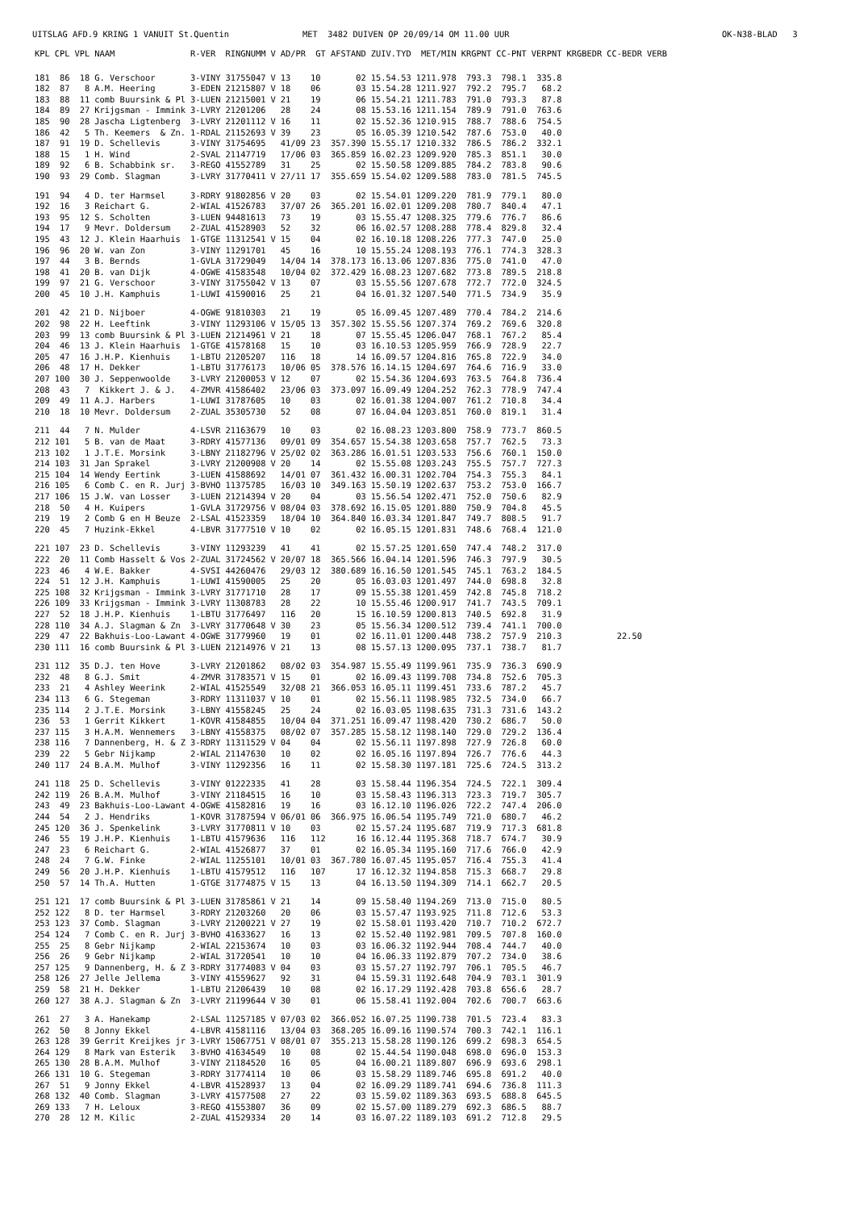UITSLAG AFD.9 KRING 1 VANUIT St.Quentin MET 3482 DUIVEN OP 20/09/14 OM 11.00 UUR OK-N38-BLAD 3
| KPL | CPL | VPL | NAAM | R-VER | RINGNUMM | V | AD/PR | GT | AFSTAND | ZUIV.TYD | MET/MIN | KRGPNT | CC-PNT | VERPNT | KRGBEDR | CC-BEDR | VERB |
| --- | --- | --- | --- | --- | --- | --- | --- | --- | --- | --- | --- | --- | --- | --- | --- | --- | --- |
| 181 | 86 | 18 | G. Verschoor | 3-VINY | 31755047 | V | 13 | 10 | 02 | 15.54.53 | 1211.978 | 793.3 | 798.1 | 335.8 | | | |
| 182 | 87 | 8 | A.M. Heering | 3-EDEN | 21215807 | V | 18 | 06 | 03 | 15.54.28 | 1211.927 | 792.2 | 795.7 | 68.2 | | | |
| 183 | 88 | 11 | comb Buursink & Pl | 3-LUEN | 21215001 | V | 21 | 19 | 06 | 15.54.21 | 1211.783 | 791.0 | 793.3 | 87.8 | | | |
| 184 | 89 | 27 | Krijgsman - Immink | 3-LVRY | 21201206 | | 28 | 24 | 08 | 15.53.16 | 1211.154 | 789.9 | 791.0 | 763.6 | | | |
| 185 | 90 | 28 | Jascha Ligtenberg | 3-LVRY | 21201112 | V | 16 | 11 | 02 | 15.52.36 | 1210.915 | 788.7 | 788.6 | 754.5 | | | |
| 186 | 42 | 5 | Th. Keemers & Zn. | 1-RDAL | 21152693 | V | 39 | 23 | 05 | 16.05.39 | 1210.542 | 787.6 | 753.0 | 40.0 | | | |
| 187 | 91 | 19 | D. Schellevis | 3-VINY | 31754695 | | 41/09 | 23 | 357.390 | 15.55.17 | 1210.332 | 786.5 | 786.2 | 332.1 | | | |
| 188 | 15 | 1 | H. Wind | 2-SVAL | 21147719 | | 17/06 | 03 | 365.859 | 16.02.23 | 1209.920 | 785.3 | 851.1 | 30.0 | | | |
| 189 | 92 | 6 | B. Schabbink sr. | 3-REGO | 41552789 | | 31 | 25 | 02 | 15.50.58 | 1209.885 | 784.2 | 783.8 | 90.6 | | | |
| 190 | 93 | 29 | Comb. Slagman | 3-LVRY | 31770411 | V | 27/11 | 17 | 355.659 | 15.54.02 | 1209.588 | 783.0 | 781.5 | 745.5 | | | |
| 191 | 94 | 4 | D. ter Harmsel | 3-RDRY | 91802856 | V | 20 | 03 | 02 | 15.54.01 | 1209.220 | 781.9 | 779.1 | 80.0 | | | |
| 192 | 16 | 3 | Reichart G. | 2-WIAL | 41526783 | | 37/07 | 26 | 365.201 | 16.02.01 | 1209.208 | 780.7 | 840.4 | 47.1 | | | |
| 193 | 95 | 12 | S. Scholten | 3-LUEN | 94481613 | | 73 | 19 | 03 | 15.55.47 | 1208.325 | 779.6 | 776.7 | 86.6 | | | |
| 194 | 17 | 9 | Mevr. Doldersum | 2-ZUAL | 41528903 | | 52 | 32 | 06 | 16.02.57 | 1208.288 | 778.4 | 829.8 | 32.4 | | | |
| 195 | 43 | 12 | J. Klein Haarhuis | 1-GTGE | 11312541 | V | 15 | 04 | 02 | 16.10.18 | 1208.226 | 777.3 | 747.0 | 25.0 | | | |
| 196 | 96 | 20 | W. van Zon | 3-VINY | 11291701 | | 45 | 16 | 10 | 15.55.24 | 1208.193 | 776.1 | 774.3 | 328.3 | | | |
| 197 | 44 | 3 | B. Bernds | 1-GVLA | 31729049 | | 14/04 | 14 | 378.173 | 16.13.06 | 1207.836 | 775.0 | 741.0 | 47.0 | | | |
| 198 | 41 | 20 | B. van Dijk | 4-OGWE | 41583548 | | 10/04 | 02 | 372.429 | 16.08.23 | 1207.682 | 773.8 | 789.5 | 218.8 | | | |
| 199 | 97 | 21 | G. Verschoor | 3-VINY | 31755042 | V | 13 | 07 | 03 | 15.55.56 | 1207.678 | 772.7 | 772.0 | 324.5 | | | |
| 200 | 45 | 10 | J.H. Kamphuis | 1-LUWI | 41590016 | | 25 | 21 | 04 | 16.01.32 | 1207.540 | 771.5 | 734.9 | 35.9 | | | |
| 201 | 42 | 21 | D. Nijboer | 4-OGWE | 91810303 | | 21 | 19 | 05 | 16.09.45 | 1207.489 | 770.4 | 784.2 | 214.6 | | | |
| 202 | 98 | 22 | H. Leeftink | 3-VINY | 11293106 | V | 15/05 | 13 | 357.302 | 15.55.56 | 1207.374 | 769.2 | 769.6 | 320.8 | | | |
| 203 | 99 | 13 | comb Buursink & Pl | 3-LUEN | 21214961 | V | 21 | 18 | 07 | 15.55.45 | 1206.047 | 768.1 | 767.2 | 85.4 | | | |
| 204 | 46 | 13 | J. Klein Haarhuis | 1-GTGE | 41578168 | | 15 | 10 | 03 | 16.10.53 | 1205.959 | 766.9 | 728.9 | 22.7 | | | |
| 205 | 47 | 16 | J.H.P. Kienhuis | 1-LBTU | 21205207 | | 116 | 18 | 14 | 16.09.57 | 1204.816 | 765.8 | 722.9 | 34.0 | | | |
| 206 | 48 | 17 | H. Dekker | 1-LBTU | 31776173 | | 10/06 | 05 | 378.576 | 16.14.15 | 1204.697 | 764.6 | 716.9 | 33.0 | | | |
| 207 | 100 | 30 | J. Seppenwoolde | 3-LVRY | 21200053 | V | 12 | 07 | 02 | 15.54.36 | 1204.693 | 763.5 | 764.8 | 736.4 | | | |
| 208 | 43 | 7 | Kikkert J. & J. | 4-ZMVR | 41586402 | | 23/06 | 03 | 373.097 | 16.09.49 | 1204.252 | 762.3 | 778.9 | 747.4 | | | |
| 209 | 49 | 11 | A.J. Harbers | 1-LUWI | 31787605 | | 10 | 03 | 02 | 16.01.38 | 1204.007 | 761.2 | 710.8 | 34.4 | | | |
| 210 | 18 | 10 | Mevr. Doldersum | 2-ZUAL | 35305730 | | 52 | 08 | 07 | 16.04.04 | 1203.851 | 760.0 | 819.1 | 31.4 | | | |
| 211 | 44 | 7 | N. Mulder | 4-LSVR | 21163679 | | 10 | 03 | 02 | 16.08.23 | 1203.800 | 758.9 | 773.7 | 860.5 | | | |
| 212 | 101 | 5 | B. van de Maat | 3-RDRY | 41577136 | | 09/01 | 09 | 354.657 | 15.54.38 | 1203.658 | 757.7 | 762.5 | 73.3 | | | |
| 213 | 102 | 1 | J.T.E. Morsink | 3-LBNY | 21182796 | V | 25/02 | 02 | 363.286 | 16.01.51 | 1203.533 | 756.6 | 760.1 | 150.0 | | | |
| 214 | 103 | 31 | Jan Sprakel | 3-LVRY | 21200908 | V | 20 | 14 | 02 | 15.55.08 | 1203.243 | 755.5 | 757.7 | 727.3 | | | |
| 215 | 104 | 14 | Wendy Eertink | 3-LUEN | 41588692 | | 14/01 | 07 | 361.432 | 16.00.31 | 1202.704 | 754.3 | 755.3 | 84.1 | | | |
| 216 | 105 | 6 | Comb C. en R. Jurj | 3-BVHO | 11375785 | | 16/03 | 10 | 349.163 | 15.50.19 | 1202.637 | 753.2 | 753.0 | 166.7 | | | |
| 217 | 106 | 15 | J.W. van Losser | 3-LUEN | 21214394 | V | 20 | 04 | 03 | 15.56.54 | 1202.471 | 752.0 | 750.6 | 82.9 | | | |
| 218 | 50 | 4 | H. Kuipers | 1-GVLA | 31729756 | V | 08/04 | 03 | 378.692 | 16.15.05 | 1201.880 | 750.9 | 704.8 | 45.5 | | | |
| 219 | 19 | 2 | Comb G en H Beuze | 2-LSAL | 41523359 | | 18/04 | 10 | 364.840 | 16.03.34 | 1201.847 | 749.7 | 808.5 | 91.7 | | | |
| 220 | 45 | 7 | Huzink-Ekkel | 4-LBVR | 31777510 | V | 10 | 02 | 02 | 16.05.15 | 1201.831 | 748.6 | 768.4 | 121.0 | | | |
| 221 | 107 | 23 | D. Schellevis | 3-VINY | 11293239 | | 41 | 41 | 02 | 15.57.25 | 1201.650 | 747.4 | 748.2 | 317.0 | | | |
| 222 | 20 | 11 | Comb Hasselt & Vos | 2-ZUAL | 31724562 | V | 20/07 | 18 | 365.566 | 16.04.14 | 1201.596 | 746.3 | 797.9 | 30.5 | | | |
| 223 | 46 | 4 | W.E. Bakker | 4-SVSI | 44260476 | | 29/03 | 12 | 380.689 | 16.16.50 | 1201.545 | 745.1 | 763.2 | 184.5 | | | |
| 224 | 51 | 12 | J.H. Kamphuis | 1-LUWI | 41590005 | | 25 | 20 | 05 | 16.03.03 | 1201.497 | 744.0 | 698.8 | 32.8 | | | |
| 225 | 108 | 32 | Krijgsman - Immink | 3-LVRY | 31771710 | | 28 | 17 | 09 | 15.55.38 | 1201.459 | 742.8 | 745.8 | 718.2 | | | |
| 226 | 109 | 33 | Krijgsman - Immink | 3-LVRY | 11308783 | | 28 | 22 | 10 | 15.55.46 | 1200.917 | 741.7 | 743.5 | 709.1 | | | |
| 227 | 52 | 18 | J.H.P. Kienhuis | 1-LBTU | 31776497 | | 116 | 20 | 15 | 16.10.59 | 1200.813 | 740.5 | 692.8 | 31.9 | | | |
| 228 | 110 | 34 | A.J. Slagman & Zn | 3-LVRY | 31770648 | V | 30 | 23 | 05 | 15.56.34 | 1200.512 | 739.4 | 741.1 | 700.0 | | | |
| 229 | 47 | 22 | Bakhuis-Loo-Lawant | 4-OGWE | 31779960 | | 19 | 01 | 02 | 16.11.01 | 1200.448 | 738.2 | 757.9 | 210.3 | | 22.50 | |
| 230 | 111 | 16 | comb Buursink & Pl | 3-LUEN | 21214976 | V | 21 | 13 | 08 | 15.57.13 | 1200.095 | 737.1 | 738.7 | 81.7 | | | |
| 231 | 112 | 35 | D.J. ten Hove | 3-LVRY | 21201862 | | 08/02 | 03 | 354.987 | 15.55.49 | 1199.961 | 735.9 | 736.3 | 690.9 | | | |
| 232 | 48 | 8 | G.J. Smit | 4-ZMVR | 31783571 | V | 15 | 01 | 02 | 16.09.43 | 1199.708 | 734.8 | 752.6 | 705.3 | | | |
| 233 | 21 | 4 | Ashley Weerink | 2-WIAL | 41525549 | | 32/08 | 21 | 366.053 | 16.05.11 | 1199.451 | 733.6 | 787.2 | 45.7 | | | |
| 234 | 113 | 6 | G. Stegeman | 3-RDRY | 11311037 | V | 10 | 01 | 02 | 15.56.11 | 1198.985 | 732.5 | 734.0 | 66.7 | | | |
| 235 | 114 | 2 | J.T.E. Morsink | 3-LBNY | 41558245 | | 25 | 24 | 02 | 16.03.05 | 1198.635 | 731.3 | 731.6 | 143.2 | | | |
| 236 | 53 | 1 | Gerrit Kikkert | 1-KOVR | 41584855 | | 10/04 | 04 | 371.251 | 16.09.47 | 1198.420 | 730.2 | 686.7 | 50.0 | | | |
| 237 | 115 | 3 | H.A.M. Wennemers | 3-LBNY | 41558375 | | 08/02 | 07 | 357.285 | 15.58.12 | 1198.140 | 729.0 | 729.2 | 136.4 | | | |
| 238 | 116 | 7 | Dannenberg, H. & Z | 3-RDRY | 11311529 | V | 04 | 04 | 02 | 15.56.11 | 1197.898 | 727.9 | 726.8 | 60.0 | | | |
| 239 | 22 | 5 | Gebr Nijkamp | 2-WIAL | 21147630 | | 10 | 02 | 02 | 16.05.16 | 1197.894 | 726.7 | 776.6 | 44.3 | | | |
| 240 | 117 | 24 | B.A.M. Mulhof | 3-VINY | 11292356 | | 16 | 11 | 02 | 15.58.30 | 1197.181 | 725.6 | 724.5 | 313.2 | | | |
| 241 | 118 | 25 | D. Schellevis | 3-VINY | 01222335 | | 41 | 28 | 03 | 15.58.44 | 1196.354 | 724.5 | 722.1 | 309.4 | | | |
| 242 | 119 | 26 | B.A.M. Mulhof | 3-VINY | 21184515 | | 16 | 10 | 03 | 15.58.43 | 1196.313 | 723.3 | 719.7 | 305.7 | | | |
| 243 | 49 | 23 | Bakhuis-Loo-Lawant | 4-OGWE | 41582816 | | 19 | 16 | 03 | 16.12.10 | 1196.026 | 722.2 | 747.4 | 206.0 | | | |
| 244 | 54 | 2 | J. Hendriks | 1-KOVR | 31787594 | V | 06/01 | 06 | 366.975 | 16.06.54 | 1195.749 | 721.0 | 680.7 | 46.2 | | | |
| 245 | 120 | 36 | J. Spenkelink | 3-LVRY | 31770811 | V | 10 | 03 | 02 | 15.57.24 | 1195.687 | 719.9 | 717.3 | 681.8 | | | |
| 246 | 55 | 19 | J.H.P. Kienhuis | 1-LBTU | 41579636 | | 116 | 112 | 16 | 16.12.44 | 1195.368 | 718.7 | 674.7 | 30.9 | | | |
| 247 | 23 | 6 | Reichart G. | 2-WIAL | 41526877 | | 37 | 01 | 02 | 16.05.34 | 1195.160 | 717.6 | 766.0 | 42.9 | | | |
| 248 | 24 | 7 | G.W. Finke | 2-WIAL | 11255101 | | 10/01 | 03 | 367.780 | 16.07.45 | 1195.057 | 716.4 | 755.3 | 41.4 | | | |
| 249 | 56 | 20 | J.H.P. Kienhuis | 1-LBTU | 41579512 | | 116 | 107 | 17 | 16.12.32 | 1194.858 | 715.3 | 668.7 | 29.8 | | | |
| 250 | 57 | 14 | Th.A. Hutten | 1-GTGE | 31774875 | V | 15 | 13 | 04 | 16.13.50 | 1194.309 | 714.1 | 662.7 | 20.5 | | | |
| 251 | 121 | 17 | comb Buursink & Pl | 3-LUEN | 31785861 | V | 21 | 14 | 09 | 15.58.40 | 1194.269 | 713.0 | 715.0 | 80.5 | | | |
| 252 | 122 | 8 | D. ter Harmsel | 3-RDRY | 21203260 | | 20 | 06 | 03 | 15.57.47 | 1193.925 | 711.8 | 712.6 | 53.3 | | | |
| 253 | 123 | 37 | Comb. Slagman | 3-LVRY | 21200221 | V | 27 | 19 | 02 | 15.58.01 | 1193.420 | 710.7 | 710.2 | 672.7 | | | |
| 254 | 124 | 7 | Comb C. en R. Jurj | 3-BVHO | 41633627 | | 16 | 13 | 02 | 15.52.40 | 1192.981 | 709.5 | 707.8 | 160.0 | | | |
| 255 | 25 | 8 | Gebr Nijkamp | 2-WIAL | 22153674 | | 10 | 03 | 03 | 16.06.32 | 1192.944 | 708.4 | 744.7 | 40.0 | | | |
| 256 | 26 | 9 | Gebr Nijkamp | 2-WIAL | 31720541 | | 10 | 10 | 04 | 16.06.33 | 1192.879 | 707.2 | 734.0 | 38.6 | | | |
| 257 | 125 | 9 | Dannenberg, H. & Z | 3-RDRY | 31774083 | V | 04 | 03 | 03 | 15.57.27 | 1192.797 | 706.1 | 705.5 | 46.7 | | | |
| 258 | 126 | 27 | Jelle Jellema | 3-VINY | 41559627 | | 92 | 31 | 04 | 15.59.31 | 1192.648 | 704.9 | 703.1 | 301.9 | | | |
| 259 | 58 | 21 | H. Dekker | 1-LBTU | 21206439 | | 10 | 08 | 02 | 16.17.29 | 1192.428 | 703.8 | 656.6 | 28.7 | | | |
| 260 | 127 | 38 | A.J. Slagman & Zn | 3-LVRY | 21199644 | V | 30 | 01 | 06 | 15.58.41 | 1192.004 | 702.6 | 700.7 | 663.6 | | | |
| 261 | 27 | 3 | A. Hanekamp | 2-LSAL | 11257185 | V | 07/03 | 02 | 366.052 | 16.07.25 | 1190.738 | 701.5 | 723.4 | 83.3 | | | |
| 262 | 50 | 8 | Jonny Ekkel | 4-LBVR | 41581116 | | 13/04 | 03 | 368.205 | 16.09.16 | 1190.574 | 700.3 | 742.1 | 116.1 | | | |
| 263 | 128 | 39 | Gerrit Kreijkes jr | 3-LVRY | 15067751 | V | 08/01 | 07 | 355.213 | 15.58.28 | 1190.126 | 699.2 | 698.3 | 654.5 | | | |
| 264 | 129 | 8 | Mark van Esterik | 3-BVHO | 41634549 | | 10 | 08 | 02 | 15.44.54 | 1190.048 | 698.0 | 696.0 | 153.3 | | | |
| 265 | 130 | 28 | B.A.M. Mulhof | 3-VINY | 21184520 | | 16 | 05 | 04 | 16.00.21 | 1189.807 | 696.9 | 693.6 | 298.1 | | | |
| 266 | 131 | 10 | G. Stegeman | 3-RDRY | 31774114 | | 10 | 06 | 03 | 15.58.29 | 1189.746 | 695.8 | 691.2 | 40.0 | | | |
| 267 | 51 | 9 | Jonny Ekkel | 4-LBVR | 41528937 | | 13 | 04 | 02 | 16.09.29 | 1189.741 | 694.6 | 736.8 | 111.3 | | | |
| 268 | 132 | 40 | Comb. Slagman | 3-LVRY | 41577508 | | 27 | 22 | 03 | 15.59.02 | 1189.363 | 693.5 | 688.8 | 645.5 | | | |
| 269 | 133 | 7 | H. Leloux | 3-REGO | 41553807 | | 36 | 09 | 02 | 15.57.00 | 1189.279 | 692.3 | 686.5 | 88.7 | | | |
| 270 | 28 | 12 | M. Kilic | 2-ZUAL | 41529334 | | 20 | 14 | 03 | 16.07.22 | 1189.103 | 691.2 | 712.8 | 29.5 | | | |